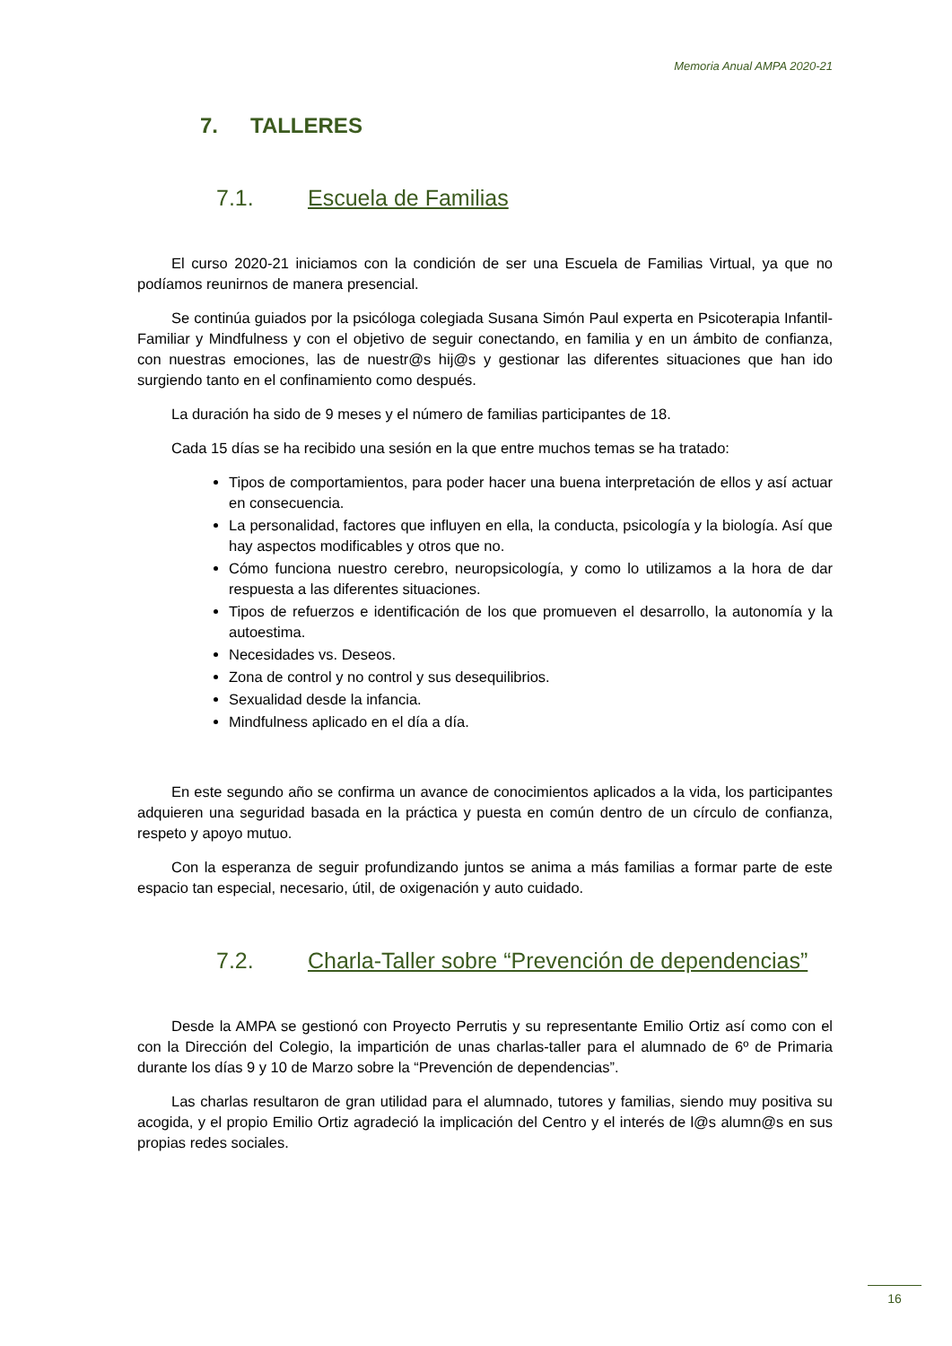Memoria Anual AMPA 2020-21
7. TALLERES
7.1. Escuela de Familias
El curso 2020-21 iniciamos con la condición de ser una Escuela de Familias Virtual, ya que no podíamos reunirnos de manera presencial.
Se continúa guiados por la psicóloga colegiada Susana Simón Paul experta en Psicoterapia Infantil-Familiar y Mindfulness y con el objetivo de seguir conectando, en familia y en un ámbito de confianza, con nuestras emociones, las de nuestr@s hij@s y gestionar las diferentes situaciones que han ido surgiendo tanto en el confinamiento como después.
La duración ha sido de 9 meses y el número de familias participantes de 18.
Cada 15 días se ha recibido una sesión en la que entre muchos temas se ha tratado:
Tipos de comportamientos, para poder hacer una buena interpretación de ellos y así actuar en consecuencia.
La personalidad, factores que influyen en ella, la conducta, psicología y la biología. Así que hay aspectos modificables y otros que no.
Cómo funciona nuestro cerebro, neuropsicología, y como lo utilizamos a la hora de dar respuesta a las diferentes situaciones.
Tipos de refuerzos e identificación de los que promueven el desarrollo, la autonomía y la autoestima.
Necesidades vs. Deseos.
Zona de control y no control y sus desequilibrios.
Sexualidad desde la infancia.
Mindfulness aplicado en el día a día.
En este segundo año se confirma un avance de conocimientos aplicados a la vida, los participantes adquieren una seguridad basada en la práctica y puesta en común dentro de un círculo de confianza, respeto y apoyo mutuo.
Con la esperanza de seguir profundizando juntos se anima a más familias a formar parte de este espacio tan especial, necesario, útil, de oxigenación y auto cuidado.
7.2. Charla-Taller sobre “Prevención de dependencias”
Desde la AMPA se gestionó con Proyecto Perrutis y su representante Emilio Ortiz así como con el con la Dirección del Colegio, la impartición de unas charlas-taller para el alumnado de 6º de Primaria durante los días 9 y 10 de Marzo sobre la “Prevención de dependencias”.
Las charlas resultaron de gran utilidad para el alumnado, tutores y familias, siendo muy positiva su acogida, y el propio Emilio Ortiz agradeció la implicación del Centro y el interés de l@s alumn@s en sus propias redes sociales.
16